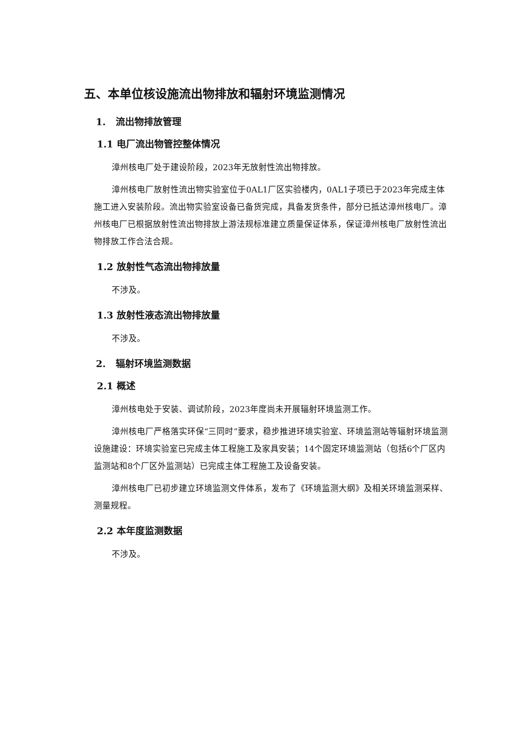五、本单位核设施流出物排放和辐射环境监测情况
1. 流出物排放管理
1.1 电厂流出物管控整体情况
漳州核电厂处于建设阶段，2023年无放射性流出物排放。
漳州核电厂放射性流出物实验室位于0AL1厂区实验楼内，0AL1子项已于2023年完成主体施工进入安装阶段。流出物实验室设备已备货完成，具备发货条件，部分已抵达漳州核电厂。漳州核电厂已根据放射性流出物排放上游法规标准建立质量保证体系，保证漳州核电厂放射性流出物排放工作合法合规。
1.2 放射性气态流出物排放量
不涉及。
1.3 放射性液态流出物排放量
不涉及。
2. 辐射环境监测数据
2.1 概述
漳州核电处于安装、调试阶段，2023年度尚未开展辐射环境监测工作。
漳州核电厂严格落实环保“三同时”要求，稳步推进环境实验室、环境监测站等辐射环境监测设施建设：环境实验室已完成主体工程施工及家具安装；14个固定环境监测站（包括6个厂区内监测站和8个厂区外监测站）已完成主体工程施工及设备安装。
漳州核电厂已初步建立环境监测文件体系，发布了《环境监测大纲》及相关环境监测采样、测量规程。
2.2 本年度监测数据
不涉及。